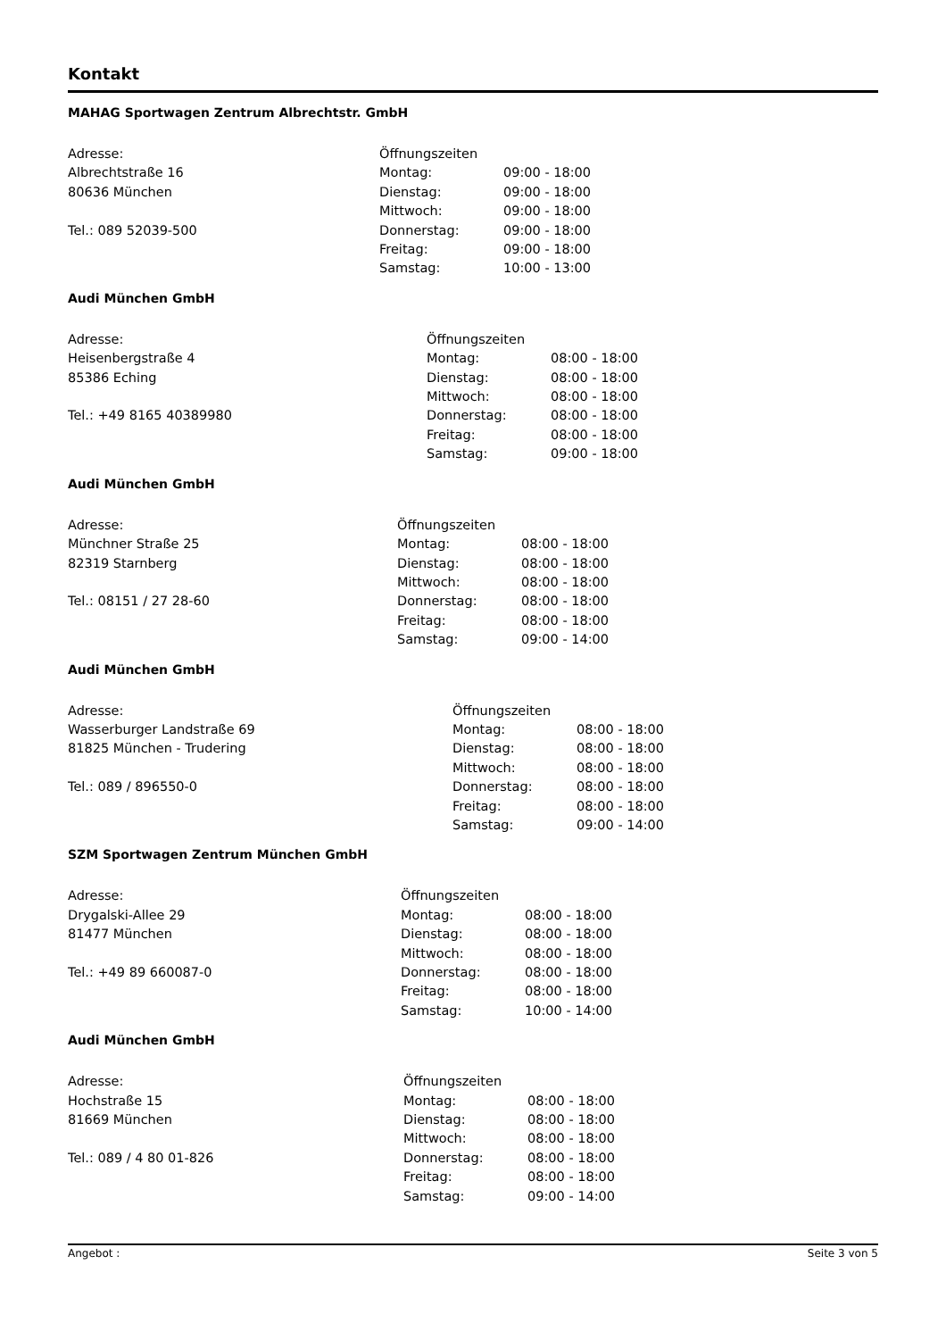Kontakt
MAHAG Sportwagen Zentrum Albrechtstr. GmbH
Adresse:
Albrechtstraße 16
80636 München
Tel.: 089 52039-500
| Öffnungszeiten | |
| --- | --- |
| Montag: | 09:00 - 18:00 |
| Dienstag: | 09:00 - 18:00 |
| Mittwoch: | 09:00 - 18:00 |
| Donnerstag: | 09:00 - 18:00 |
| Freitag: | 09:00 - 18:00 |
| Samstag: | 10:00 - 13:00 |
Audi München GmbH
Adresse:
Heisenbergstraße 4
85386 Eching
Tel.: +49 8165 40389980
| Öffnungszeiten | |
| --- | --- |
| Montag: | 08:00 - 18:00 |
| Dienstag: | 08:00 - 18:00 |
| Mittwoch: | 08:00 - 18:00 |
| Donnerstag: | 08:00 - 18:00 |
| Freitag: | 08:00 - 18:00 |
| Samstag: | 09:00 - 18:00 |
Audi München GmbH
Adresse:
Münchner Straße 25
82319 Starnberg
Tel.: 08151 / 27 28-60
| Öffnungszeiten | |
| --- | --- |
| Montag: | 08:00 - 18:00 |
| Dienstag: | 08:00 - 18:00 |
| Mittwoch: | 08:00 - 18:00 |
| Donnerstag: | 08:00 - 18:00 |
| Freitag: | 08:00 - 18:00 |
| Samstag: | 09:00 - 14:00 |
Audi München GmbH
Adresse:
Wasserburger Landstraße 69
81825 München - Trudering
Tel.: 089 / 896550-0
| Öffnungszeiten | |
| --- | --- |
| Montag: | 08:00 - 18:00 |
| Dienstag: | 08:00 - 18:00 |
| Mittwoch: | 08:00 - 18:00 |
| Donnerstag: | 08:00 - 18:00 |
| Freitag: | 08:00 - 18:00 |
| Samstag: | 09:00 - 14:00 |
SZM Sportwagen Zentrum München GmbH
Adresse:
Drygalski-Allee 29
81477 München
Tel.: +49 89 660087-0
| Öffnungszeiten | |
| --- | --- |
| Montag: | 08:00 - 18:00 |
| Dienstag: | 08:00 - 18:00 |
| Mittwoch: | 08:00 - 18:00 |
| Donnerstag: | 08:00 - 18:00 |
| Freitag: | 08:00 - 18:00 |
| Samstag: | 10:00 - 14:00 |
Audi München GmbH
Adresse:
Hochstraße 15
81669 München
Tel.: 089 / 4 80 01-826
| Öffnungszeiten | |
| --- | --- |
| Montag: | 08:00 - 18:00 |
| Dienstag: | 08:00 - 18:00 |
| Mittwoch: | 08:00 - 18:00 |
| Donnerstag: | 08:00 - 18:00 |
| Freitag: | 08:00 - 18:00 |
| Samstag: | 09:00 - 14:00 |
Angebot : Seite 3 von 5